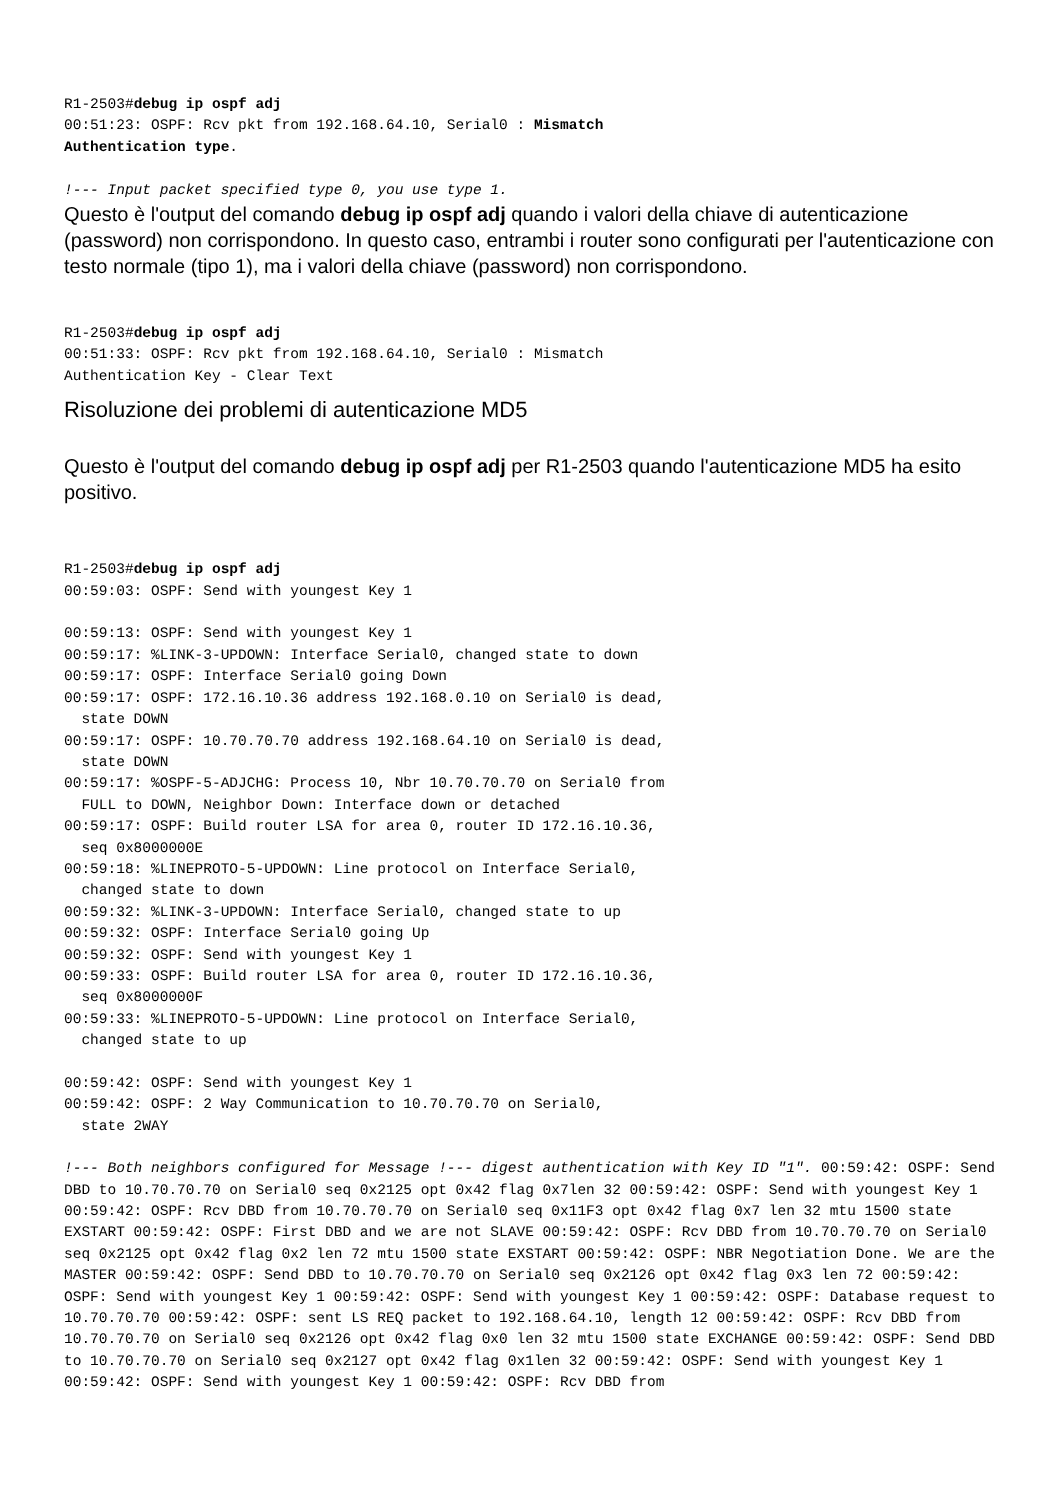R1-2503#debug ip ospf adj
00:51:23: OSPF: Rcv pkt from 192.168.64.10, Serial0 : Mismatch
Authentication type.

!--- Input packet specified type 0, you use type 1.
Questo è l'output del comando debug ip ospf adj quando i valori della chiave di autenticazione (password) non corrispondono. In questo caso, entrambi i router sono configurati per l'autenticazione con testo normale (tipo 1), ma i valori della chiave (password) non corrispondono.
R1-2503#debug ip ospf adj
00:51:33: OSPF: Rcv pkt from 192.168.64.10, Serial0 : Mismatch
Authentication Key - Clear Text
Risoluzione dei problemi di autenticazione MD5
Questo è l'output del comando debug ip ospf adj per R1-2503 quando l'autenticazione MD5 ha esito positivo.
R1-2503#debug ip ospf adj
00:59:03: OSPF: Send with youngest Key 1

00:59:13: OSPF: Send with youngest Key 1
00:59:17: %LINK-3-UPDOWN: Interface Serial0, changed state to down
00:59:17: OSPF: Interface Serial0 going Down
00:59:17: OSPF: 172.16.10.36 address 192.168.0.10 on Serial0 is dead,
  state DOWN
00:59:17: OSPF: 10.70.70.70 address 192.168.64.10 on Serial0 is dead,
  state DOWN
00:59:17: %OSPF-5-ADJCHG: Process 10, Nbr 10.70.70.70 on Serial0 from
  FULL to DOWN, Neighbor Down: Interface down or detached
00:59:17: OSPF: Build router LSA for area 0, router ID 172.16.10.36,
  seq 0x8000000E
00:59:18: %LINEPROTO-5-UPDOWN: Line protocol on Interface Serial0,
  changed state to down
00:59:32: %LINK-3-UPDOWN: Interface Serial0, changed state to up
00:59:32: OSPF: Interface Serial0 going Up
00:59:32: OSPF: Send with youngest Key 1
00:59:33: OSPF: Build router LSA for area 0, router ID 172.16.10.36,
  seq 0x8000000F
00:59:33: %LINEPROTO-5-UPDOWN: Line protocol on Interface Serial0,
  changed state to up

00:59:42: OSPF: Send with youngest Key 1
00:59:42: OSPF: 2 Way Communication to 10.70.70.70 on Serial0,
  state 2WAY
!--- Both neighbors configured for Message !--- digest authentication with Key ID "1". 00:59:42: OSPF: Send DBD to 10.70.70.70 on Serial0 seq 0x2125 opt 0x42 flag 0x7len 32 00:59:42: OSPF: Send with youngest Key 1 00:59:42: OSPF: Rcv DBD from 10.70.70.70 on Serial0 seq 0x11F3 opt 0x42 flag 0x7 len 32 mtu 1500 state EXSTART 00:59:42: OSPF: First DBD and we are not SLAVE 00:59:42: OSPF: Rcv DBD from 10.70.70.70 on Serial0 seq 0x2125 opt 0x42 flag 0x2 len 72 mtu 1500 state EXSTART 00:59:42: OSPF: NBR Negotiation Done. We are the MASTER 00:59:42: OSPF: Send DBD to 10.70.70.70 on Serial0 seq 0x2126 opt 0x42 flag 0x3 len 72 00:59:42: OSPF: Send with youngest Key 1 00:59:42: OSPF: Send with youngest Key 1 00:59:42: OSPF: Database request to 10.70.70.70 00:59:42: OSPF: sent LS REQ packet to 192.168.64.10, length 12 00:59:42: OSPF: Rcv DBD from 10.70.70.70 on Serial0 seq 0x2126 opt 0x42 flag 0x0 len 32 mtu 1500 state EXCHANGE 00:59:42: OSPF: Send DBD to 10.70.70.70 on Serial0 seq 0x2127 opt 0x42 flag 0x1len 32 00:59:42: OSPF: Send with youngest Key 1 00:59:42: OSPF: Send with youngest Key 1 00:59:42: OSPF: Rcv DBD from